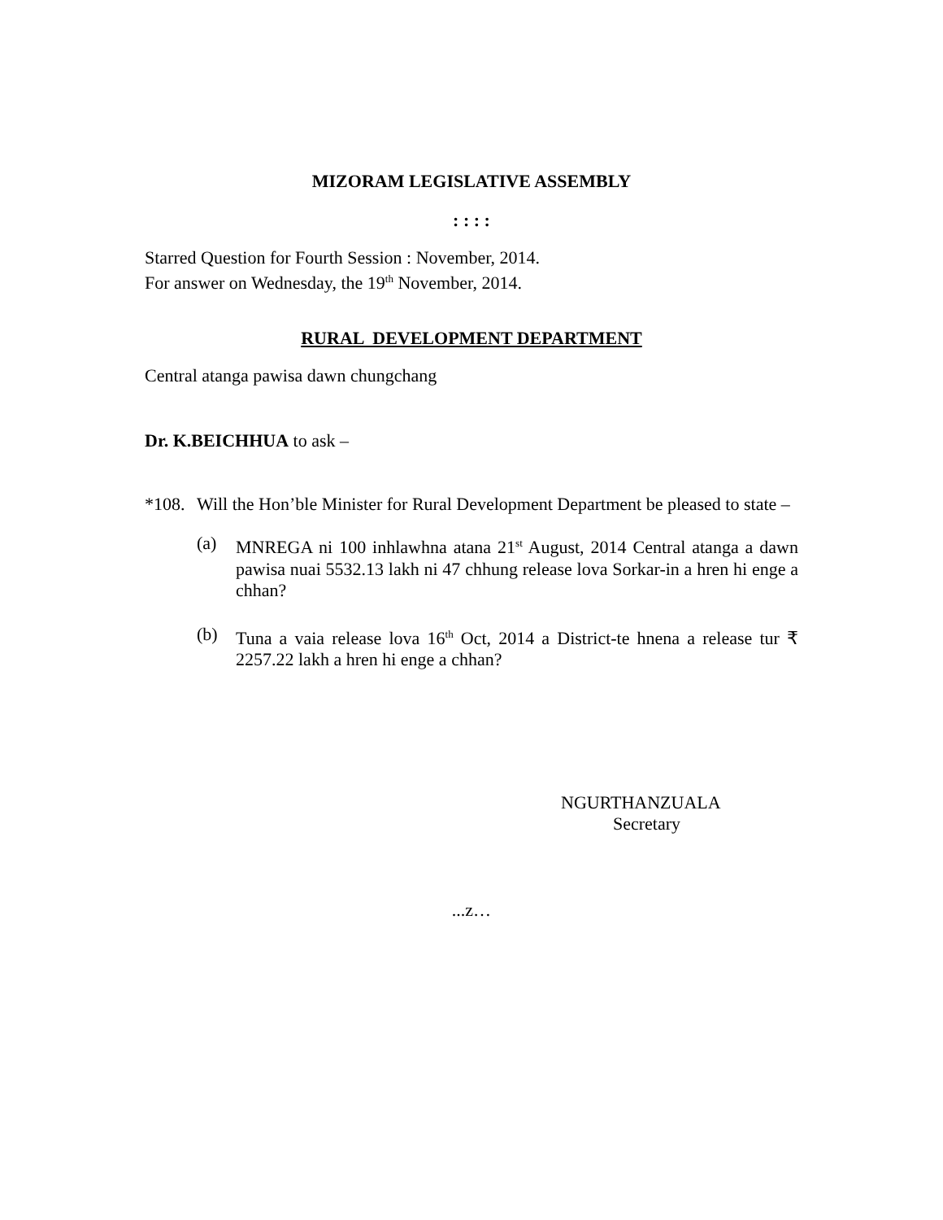MIZORAM LEGISLATIVE ASSEMBLY
: : : :
Starred Question for Fourth Session : November, 2014.
For answer on Wednesday, the 19<sup>th</sup> November, 2014.
RURAL DEVELOPMENT DEPARTMENT
Central atanga pawisa dawn chungchang
Dr. K.BEICHHUA to ask –
*108.
Will the Hon’ble Minister for Rural Development Department be pleased to state –
(a) MNREGA ni 100 inhlawhna atana 21<sup>st</sup> August, 2014 Central atanga a dawn pawisa nuai 5532.13 lakh ni 47 chhung release lova Sorkar-in a hren hi enge a chhan?
(b) Tuna a vaia release lova 16<sup>th</sup> Oct, 2014 a District-te hnena a release tur ₹ 2257.22 lakh a hren hi enge a chhan?
NGURTHANZUALA
Secretary
...z…